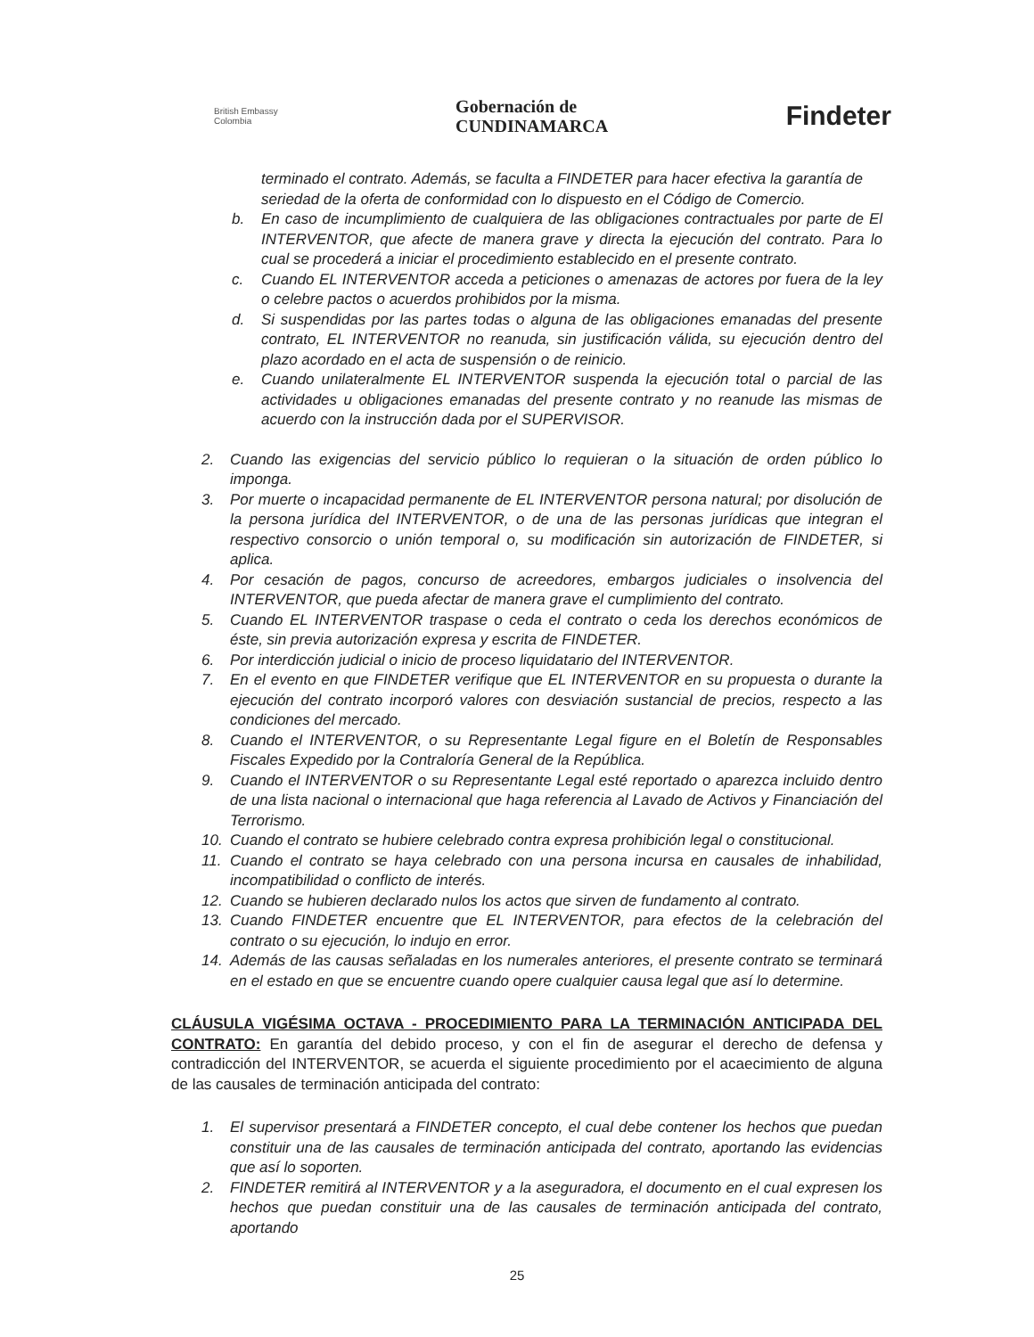British Embassy
Colombia
Gobernación de
CUNDINAMARCA
Findeter
terminado el contrato. Además, se faculta a FINDETER para hacer efectiva la garantía de seriedad de la oferta de conformidad con lo dispuesto en el Código de Comercio.
b. En caso de incumplimiento de cualquiera de las obligaciones contractuales por parte de El INTERVENTOR, que afecte de manera grave y directa la ejecución del contrato. Para lo cual se procederá a iniciar el procedimiento establecido en el presente contrato.
c. Cuando EL INTERVENTOR acceda a peticiones o amenazas de actores por fuera de la ley o celebre pactos o acuerdos prohibidos por la misma.
d. Si suspendidas por las partes todas o alguna de las obligaciones emanadas del presente contrato, EL INTERVENTOR no reanuda, sin justificación válida, su ejecución dentro del plazo acordado en el acta de suspensión o de reinicio.
e. Cuando unilateralmente EL INTERVENTOR suspenda la ejecución total o parcial de las actividades u obligaciones emanadas del presente contrato y no reanude las mismas de acuerdo con la instrucción dada por el SUPERVISOR.
2. Cuando las exigencias del servicio público lo requieran o la situación de orden público lo imponga.
3. Por muerte o incapacidad permanente de EL INTERVENTOR persona natural; por disolución de la persona jurídica del INTERVENTOR, o de una de las personas jurídicas que integran el respectivo consorcio o unión temporal o, su modificación sin autorización de FINDETER, si aplica.
4. Por cesación de pagos, concurso de acreedores, embargos judiciales o insolvencia del INTERVENTOR, que pueda afectar de manera grave el cumplimiento del contrato.
5. Cuando EL INTERVENTOR traspase o ceda el contrato o ceda los derechos económicos de éste, sin previa autorización expresa y escrita de FINDETER.
6. Por interdicción judicial o inicio de proceso liquidatario del INTERVENTOR.
7. En el evento en que FINDETER verifique que EL INTERVENTOR en su propuesta o durante la ejecución del contrato incorporó valores con desviación sustancial de precios, respecto a las condiciones del mercado.
8. Cuando el INTERVENTOR, o su Representante Legal figure en el Boletín de Responsables Fiscales Expedido por la Contraloría General de la República.
9. Cuando el INTERVENTOR o su Representante Legal esté reportado o aparezca incluido dentro de una lista nacional o internacional que haga referencia al Lavado de Activos y Financiación del Terrorismo.
10. Cuando el contrato se hubiere celebrado contra expresa prohibición legal o constitucional.
11. Cuando el contrato se haya celebrado con una persona incursa en causales de inhabilidad, incompatibilidad o conflicto de interés.
12. Cuando se hubieren declarado nulos los actos que sirven de fundamento al contrato.
13. Cuando FINDETER encuentre que EL INTERVENTOR, para efectos de la celebración del contrato o su ejecución, lo indujo en error.
14. Además de las causas señaladas en los numerales anteriores, el presente contrato se terminará en el estado en que se encuentre cuando opere cualquier causa legal que así lo determine.
CLÁUSULA VIGÉSIMA OCTAVA - PROCEDIMIENTO PARA LA TERMINACIÓN ANTICIPADA DEL CONTRATO: En garantía del debido proceso, y con el fin de asegurar el derecho de defensa y contradicción del INTERVENTOR, se acuerda el siguiente procedimiento por el acaecimiento de alguna de las causales de terminación anticipada del contrato:
1. El supervisor presentará a FINDETER concepto, el cual debe contener los hechos que puedan constituir una de las causales de terminación anticipada del contrato, aportando las evidencias que así lo soporten.
2. FINDETER remitirá al INTERVENTOR y a la aseguradora, el documento en el cual expresen los hechos que puedan constituir una de las causales de terminación anticipada del contrato, aportando
25